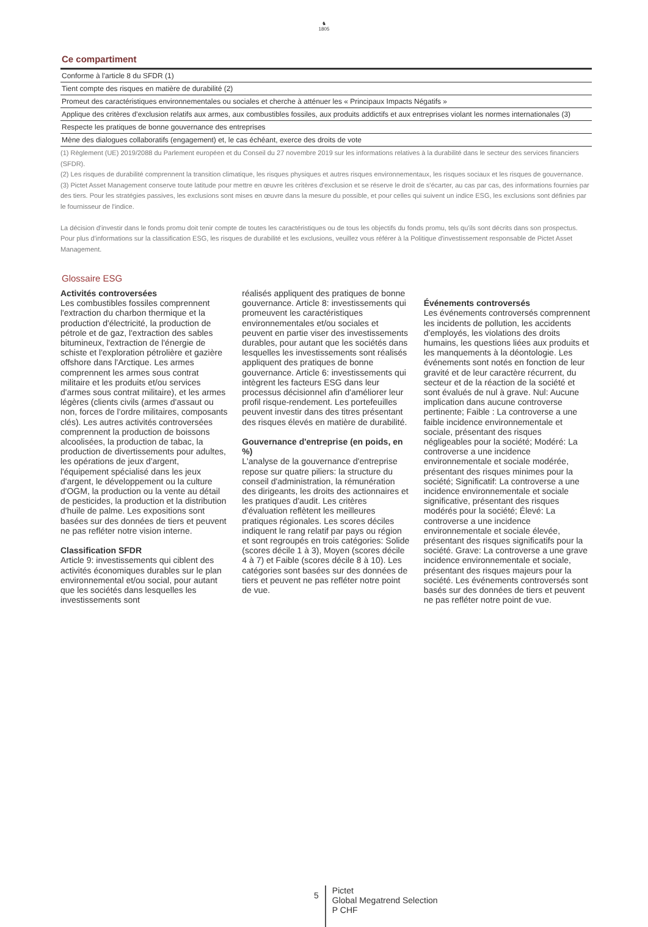♞
1805
Ce compartiment
| Conforme à l'article 8 du SFDR (1) |
| Tient compte des risques en matière de durabilité (2) |
| Promeut des caractéristiques environnementales ou sociales et cherche à atténuer les « Principaux Impacts Négatifs » |
| Applique des critères d’exclusion relatifs aux armes, aux combustibles fossiles, aux produits addictifs et aux entreprises violant les normes internationales (3) |
| Respecte les pratiques de bonne gouvernance des entreprises |
| Mène des dialogues collaboratifs (engagement) et, le cas échéant, exerce des droits de vote |
(1) Règlement (UE) 2019/2088 du Parlement européen et du Conseil du 27 novembre 2019 sur les informations relatives à la durabilité dans le secteur des services financiers (SFDR).
(2) Les risques de durabilité comprennent la transition climatique, les risques physiques et autres risques environnementaux, les risques sociaux et les risques de gouvernance.
(3) Pictet Asset Management conserve toute latitude pour mettre en œuvre les critères d'exclusion et se réserve le droit de s'écarter, au cas par cas, des informations fournies par des tiers. Pour les stratégies passives, les exclusions sont mises en œuvre dans la mesure du possible, et pour celles qui suivent un indice ESG, les exclusions sont définies par le fournisseur de l'indice.
La décision d'investir dans le fonds promu doit tenir compte de toutes les caractéristiques ou de tous les objectifs du fonds promu, tels qu'ils sont décrits dans son prospectus.
Pour plus d'informations sur la classification ESG, les risques de durabilité et les exclusions, veuillez vous référer à la Politique d'investissement responsable de Pictet Asset Management.
Glossaire ESG
Activités controversées
Les combustibles fossiles comprennent l'extraction du charbon thermique et la production d'électricité, la production de pétrole et de gaz, l'extraction des sables bitumineux, l'extraction de l'énergie de schiste et l'exploration pétrolière et gazière offshore dans l'Arctique. Les armes comprennent les armes sous contrat militaire et les produits et/ou services d'armes sous contrat militaire), et les armes légères (clients civils (armes d'assaut ou non, forces de l'ordre militaires, composants clés). Les autres activités controversées comprennent la production de boissons alcoolisées, la production de tabac, la production de divertissements pour adultes, les opérations de jeux d'argent, l'équipement spécialisé dans les jeux d'argent, le développement ou la culture d'OGM, la production ou la vente au détail de pesticides, la production et la distribution d'huile de palme. Les expositions sont basées sur des données de tiers et peuvent ne pas refléter notre vision interne.
Classification SFDR
Article 9: investissements qui ciblent des activités économiques durables sur le plan environnemental et/ou social, pour autant que les sociétés dans lesquelles les investissements sont
réalisés appliquent des pratiques de bonne gouvernance. Article 8: investissements qui promeuvent les caractéristiques environnementales et/ou sociales et peuvent en partie viser des investissements durables, pour autant que les sociétés dans lesquelles les investissements sont réalisés appliquent des pratiques de bonne gouvernance. Article 6: investissements qui intègrent les facteurs ESG dans leur processus décisionnel afin d'améliorer leur profil risque-rendement. Les portefeuilles peuvent investir dans des titres présentant des risques élevés en matière de durabilité.
Gouvernance d'entreprise (en poids, en %)
L'analyse de la gouvernance d'entreprise repose sur quatre piliers: la structure du conseil d'administration, la rémunération des dirigeants, les droits des actionnaires et les pratiques d'audit. Les critères d'évaluation reflètent les meilleures pratiques régionales. Les scores déciles indiquent le rang relatif par pays ou région et sont regroupés en trois catégories: Solide (scores décile 1 à 3), Moyen (scores décile 4 à 7) et Faible (scores décile 8 à 10). Les catégories sont basées sur des données de tiers et peuvent ne pas refléter notre point de vue.
Événements controversés
Les événements controversés comprennent les incidents de pollution, les accidents d’employés, les violations des droits humains, les questions liées aux produits et les manquements à la déontologie. Les événements sont notés en fonction de leur gravité et de leur caractère récurrent, du secteur et de la réaction de la société et sont évalués de nul à grave. Nul: Aucune implication dans aucune controverse pertinente; Faible : La controverse a une faible incidence environnementale et sociale, présentant des risques négligeables pour la société; Modéré: La controverse a une incidence environnementale et sociale modérée, présentant des risques minimes pour la société; Significatif: La controverse a une incidence environnementale et sociale significative, présentant des risques modérés pour la société; Élevé: La controverse a une incidence environnementale et sociale élevée, présentant des risques significatifs pour la société. Grave: La controverse a une grave incidence environnementale et sociale, présentant des risques majeurs pour la société. Les événements controversés sont basés sur des données de tiers et peuvent ne pas refléter notre point de vue.
5
Pictet
Global Megatrend Selection
P CHF